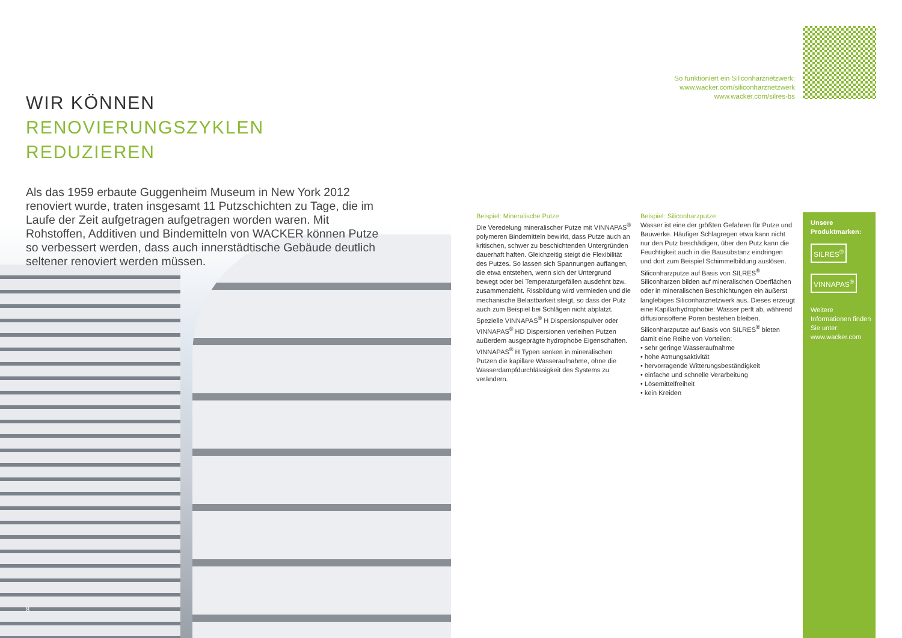WIR KÖNNEN
RENOVIERUNGSZYKLEN REDUZIEREN
Als das 1959 erbaute Guggenheim Museum in New York 2012 renoviert wurde, traten insgesamt 11 Putzschichten zu Tage, die im Laufe der Zeit aufgetragen aufgetragen worden waren. Mit Rohstoffen, Additiven und Bindemitteln von WACKER können Putze so verbessert werden, dass auch innerstädtische Gebäude deutlich seltener renoviert werden müssen.
8
So funktioniert ein Siliconharznetzwerk:
www.wacker.com/siliconharznetzwerk
www.wacker.com/silres-bs
Beispiel: Mineralische Putze
Die Veredelung mineralischer Putze mit VINNAPAS<sup>®</sup> polymeren Bindemitteln bewirkt, dass Putze auch an kritischen, schwer zu beschichtenden Untergründen dauerhaft haften. Gleichzeitig steigt die Flexibilität des Putzes. So lassen sich Spannungen auffangen, die etwa entstehen, wenn sich der Untergrund bewegt oder bei Temperaturgefällen ausdehnt bzw. zusammenzieht. Rissbildung wird vermieden und die mechanische Belastbarkeit steigt, so dass der Putz auch zum Beispiel bei Schlägen nicht abplatzt. Spezielle VINNAPAS<sup>®</sup> H Dispersionspulver oder VINNAPAS<sup>®</sup> HD Dispersionen verleihen Putzen außerdem ausgeprägte hydrophobe Eigenschaften. VINNAPAS<sup>®</sup> H Typen senken in mineralischen Putzen die kapillare Wasseraufnahme, ohne die Wasserdampfdurchlässigkeit des Systems zu verändern.
Beispiel: Siliconharzputze
Wasser ist eine der größten Gefahren für Putze und Bauwerke. Häufiger Schlagregen etwa kann nicht nur den Putz beschädigen, über den Putz kann die Feuchtigkeit auch in die Bausubstanz eindringen und dort zum Beispiel Schimmelbildung auslösen. Siliconharzputze auf Basis von SILRES<sup>®</sup> Siliconharzen bilden auf mineralischen Oberflächen oder in mineralischen Beschichtungen ein äußerst langlebiges Siliconharznetzwerk aus. Dieses erzeugt eine Kapillarhydrophobie: Wasser perlt ab, während diffusionsoffene Poren bestehen bleiben. Siliconharzputze auf Basis von SILRES<sup>®</sup> bieten damit eine Reihe von Vorteilen:
• sehr geringe Wasseraufnahme
• hohe Atmungsaktivität
• hervorragende Witterungsbeständigkeit
• einfache und schnelle Verarbeitung
• Lösemittelfreiheit
• kein Kreiden
Unsere Produktmarken:
SILRES<sup>®</sup>
VINNAPAS<sup>®</sup>
Weitere Informationen finden Sie unter: www.wacker.com